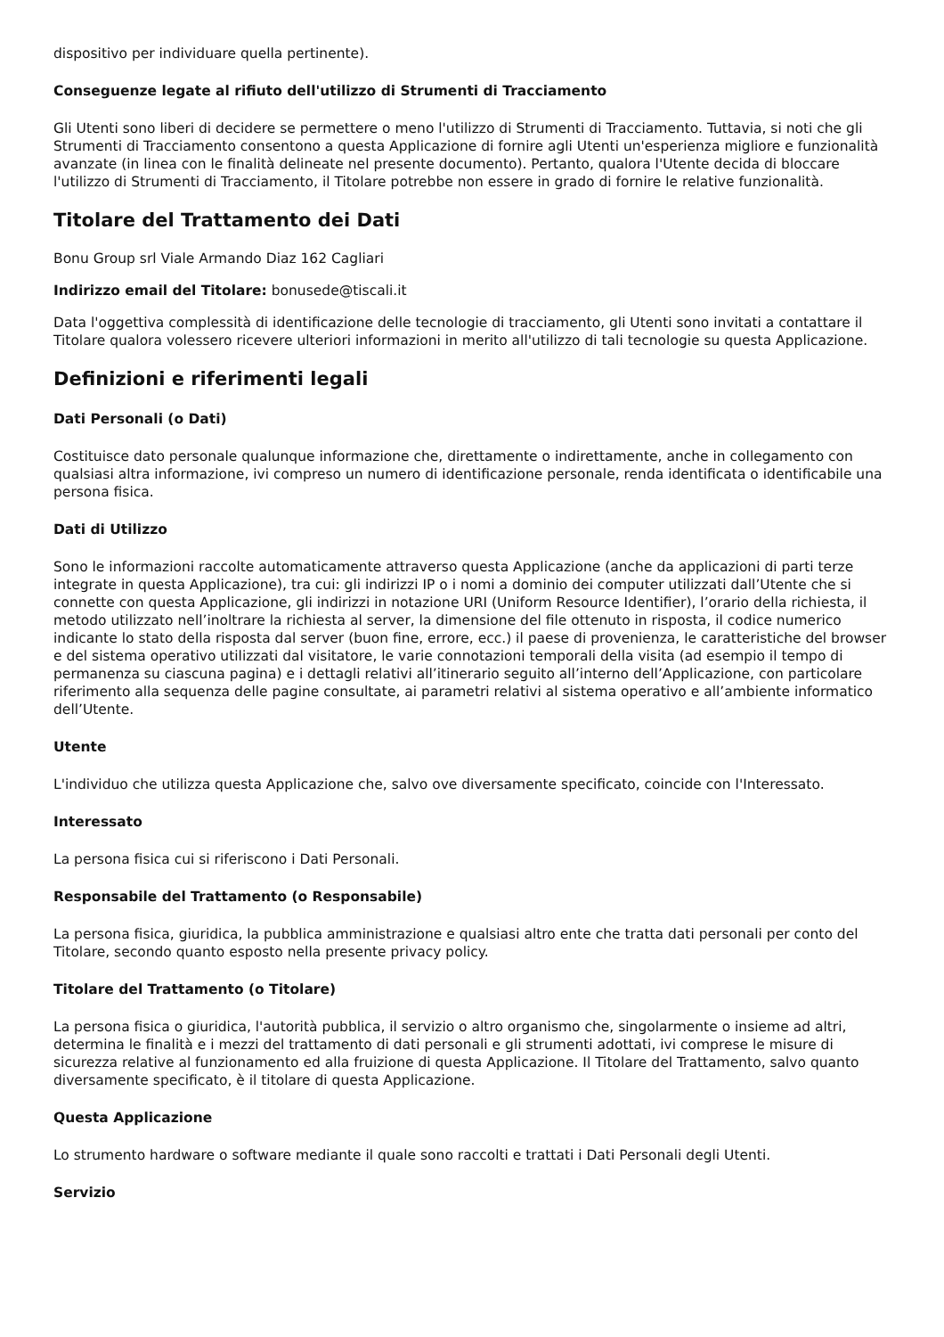dispositivo per individuare quella pertinente).
Conseguenze legate al rifiuto dell'utilizzo di Strumenti di Tracciamento
Gli Utenti sono liberi di decidere se permettere o meno l'utilizzo di Strumenti di Tracciamento. Tuttavia, si noti che gli Strumenti di Tracciamento consentono a questa Applicazione di fornire agli Utenti un'esperienza migliore e funzionalità avanzate (in linea con le finalità delineate nel presente documento). Pertanto, qualora l'Utente decida di bloccare l'utilizzo di Strumenti di Tracciamento, il Titolare potrebbe non essere in grado di fornire le relative funzionalità.
Titolare del Trattamento dei Dati
Bonu Group srl Viale Armando Diaz 162 Cagliari
Indirizzo email del Titolare: bonusede@tiscali.it
Data l'oggettiva complessità di identificazione delle tecnologie di tracciamento, gli Utenti sono invitati a contattare il Titolare qualora volessero ricevere ulteriori informazioni in merito all'utilizzo di tali tecnologie su questa Applicazione.
Definizioni e riferimenti legali
Dati Personali (o Dati)
Costituisce dato personale qualunque informazione che, direttamente o indirettamente, anche in collegamento con qualsiasi altra informazione, ivi compreso un numero di identificazione personale, renda identificata o identificabile una persona fisica.
Dati di Utilizzo
Sono le informazioni raccolte automaticamente attraverso questa Applicazione (anche da applicazioni di parti terze integrate in questa Applicazione), tra cui: gli indirizzi IP o i nomi a dominio dei computer utilizzati dall’Utente che si connette con questa Applicazione, gli indirizzi in notazione URI (Uniform Resource Identifier), l’orario della richiesta, il metodo utilizzato nell’inoltrare la richiesta al server, la dimensione del file ottenuto in risposta, il codice numerico indicante lo stato della risposta dal server (buon fine, errore, ecc.) il paese di provenienza, le caratteristiche del browser e del sistema operativo utilizzati dal visitatore, le varie connotazioni temporali della visita (ad esempio il tempo di permanenza su ciascuna pagina) e i dettagli relativi all’itinerario seguito all’interno dell’Applicazione, con particolare riferimento alla sequenza delle pagine consultate, ai parametri relativi al sistema operativo e all’ambiente informatico dell’Utente.
Utente
L'individuo che utilizza questa Applicazione che, salvo ove diversamente specificato, coincide con l'Interessato.
Interessato
La persona fisica cui si riferiscono i Dati Personali.
Responsabile del Trattamento (o Responsabile)
La persona fisica, giuridica, la pubblica amministrazione e qualsiasi altro ente che tratta dati personali per conto del Titolare, secondo quanto esposto nella presente privacy policy.
Titolare del Trattamento (o Titolare)
La persona fisica o giuridica, l'autorità pubblica, il servizio o altro organismo che, singolarmente o insieme ad altri, determina le finalità e i mezzi del trattamento di dati personali e gli strumenti adottati, ivi comprese le misure di sicurezza relative al funzionamento ed alla fruizione di questa Applicazione. Il Titolare del Trattamento, salvo quanto diversamente specificato, è il titolare di questa Applicazione.
Questa Applicazione
Lo strumento hardware o software mediante il quale sono raccolti e trattati i Dati Personali degli Utenti.
Servizio